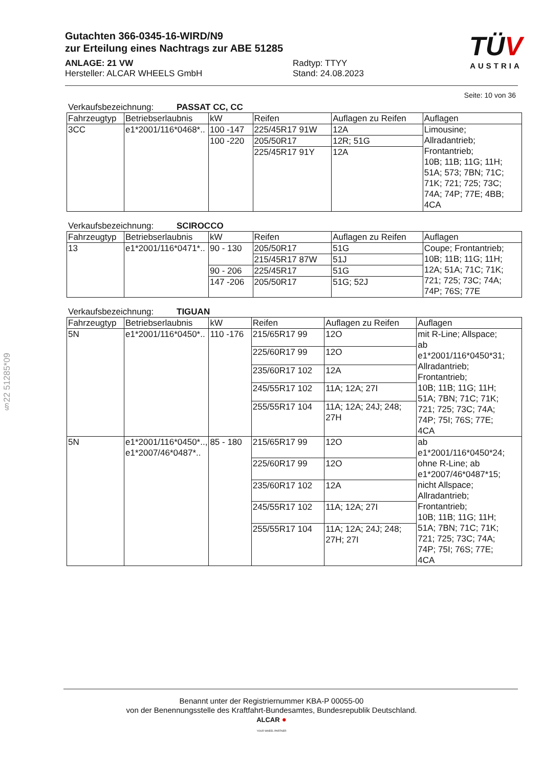Gutachten 366-0345-16-WIRD/N9
zur Erteilung eines Nachtrags zur ABE 51285
ANLAGE: 21 VW Radtyp: TTYY
Hersteller: ALCAR WHEELS GmbH Stand: 24.08.2023
TÜV
AUSTRIA
§22 51285*09
Seite: 10 von 36
Verkaufsbezeichnung: PASSAT CC, CC
| Fahrzeugtyp | Betriebserlaubnis | kW | Reifen | Auflagen zu Reifen | Auflagen |
| --- | --- | --- | --- | --- | --- |
| 3CC | e1*2001/116*0468*.. | 100 -147 | 225/45R17 91W | 12A | Limousine; Allradantrieb; Frontantrieb; 10B; 11B; 11G; 11H; 51A; 573; 7BN; 71C; 71K; 721; 725; 73C; 74A; 74P; 77E; 4BB; 4CA |
| | | 100 -220 | 205/50R17 | 12R; 51G | |
| | | | 225/45R17 91Y | 12A | |
Verkaufsbezeichnung: SCIROCCO
| Fahrzeugtyp | Betriebserlaubnis | kW | Reifen | Auflagen zu Reifen | Auflagen |
| --- | --- | --- | --- | --- | --- |
| 13 | e1*2001/116*0471*.. | 90 - 130 | 205/50R17 | 51G | Coupe; Frontantrieb; 10B; 11B; 11G; 11H; 12A; 51A; 71C; 71K; 721; 725; 73C; 74A; 74P; 76S; 77E |
| | | | 215/45R17 87W | 51J | |
| | | 90 - 206 | 225/45R17 | 51G | |
| | | 147 -206 | 205/50R17 | 51G; 52J | |
Verkaufsbezeichnung: TIGUAN
| Fahrzeugtyp | Betriebserlaubnis | kW | Reifen | Auflagen zu Reifen | Auflagen |
| --- | --- | --- | --- | --- | --- |
| 5N | e1*2001/116*0450*.. | 110 -176 | 215/65R17 99 | 12O | mit R-Line; Allspace; ab e1*2001/116*0450*31; Allradantrieb; Frontantrieb; 10B; 11B; 11G; 11H; 51A; 7BN; 71C; 71K; 721; 725; 73C; 74A; 74P; 75I; 76S; 77E; 4CA |
| | | | 225/60R17 99 | 12O | |
| | | | 235/60R17 102 | 12A | |
| | | | 245/55R17 102 | 11A; 12A; 27I | |
| | | | 255/55R17 104 | 11A; 12A; 24J; 248; 27H | |
| 5N | e1*2001/116*0450*.., e1*2007/46*0487*.. | 85 - 180 | 215/65R17 99 | 12O | ab e1*2001/116*0450*24; ohne R-Line; ab e1*2007/46*0487*15; nicht Allspace; Allradantrieb; Frontantrieb; 10B; 11B; 11G; 11H; 51A; 7BN; 71C; 71K; 721; 725; 73C; 74A; 74P; 75I; 76S; 77E; 4CA |
| | | | 225/60R17 99 | 12O | |
| | | | 235/60R17 102 | 12A | |
| | | | 245/55R17 102 | 11A; 12A; 27I | |
| | | | 255/55R17 104 | 11A; 12A; 24J; 248; 27H; 27I | |
Benannt unter der Registriernummer KBA-P 00055-00
von der Benennungsstelle des Kraftfahrt-Bundesamtes, Bundesrepublik Deutschland.
ALCAR ●
YOUR WHEEL PARTNER